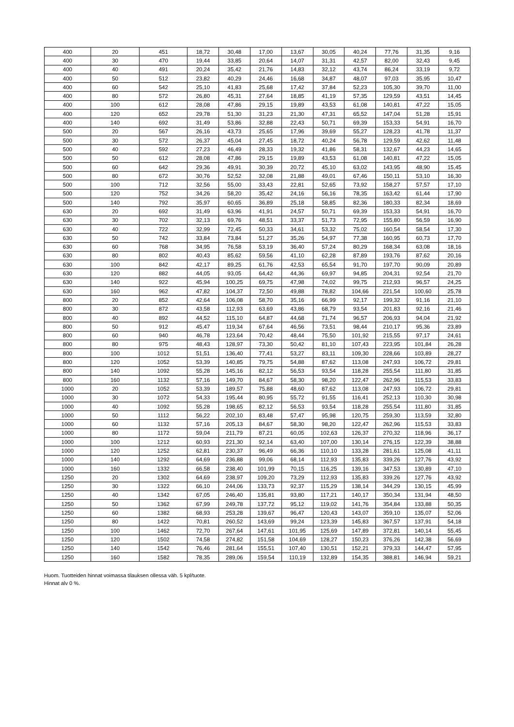| 400 | 20 | 451 | 18,72 | 30,48 | 17,00 | 13,67 | 30,05 | 40,24 | 77,76 | 31,35 | 9,16 |
| 400 | 30 | 470 | 19,44 | 33,85 | 20,64 | 14,07 | 31,31 | 42,57 | 82,00 | 32,43 | 9,45 |
| 400 | 40 | 491 | 20,24 | 35,42 | 21,76 | 14,83 | 32,12 | 43,74 | 86,24 | 33,19 | 9,72 |
| 400 | 50 | 512 | 23,82 | 40,29 | 24,46 | 16,68 | 34,87 | 48,07 | 97,03 | 35,95 | 10,47 |
| 400 | 60 | 542 | 25,10 | 41,83 | 25,68 | 17,42 | 37,84 | 52,23 | 105,30 | 39,70 | 11,00 |
| 400 | 80 | 572 | 26,80 | 45,31 | 27,64 | 18,85 | 41,19 | 57,35 | 129,59 | 43,51 | 14,45 |
| 400 | 100 | 612 | 28,08 | 47,86 | 29,15 | 19,89 | 43,53 | 61,08 | 140,81 | 47,22 | 15,05 |
| 400 | 120 | 652 | 29,78 | 51,30 | 31,23 | 21,30 | 47,31 | 65,52 | 147,04 | 51,28 | 15,91 |
| 400 | 140 | 692 | 31,49 | 53,86 | 32,88 | 22,43 | 50,71 | 69,39 | 153,33 | 54,91 | 16,70 |
| 500 | 20 | 567 | 26,16 | 43,73 | 25,65 | 17,96 | 39,69 | 55,27 | 128,23 | 41,78 | 11,37 |
| 500 | 30 | 572 | 26,37 | 45,04 | 27,45 | 18,72 | 40,24 | 56,78 | 129,59 | 42,62 | 11,48 |
| 500 | 40 | 592 | 27,23 | 46,49 | 28,33 | 19,32 | 41,86 | 58,31 | 132,67 | 44,23 | 14,65 |
| 500 | 50 | 612 | 28,08 | 47,86 | 29,15 | 19,89 | 43,53 | 61,08 | 140,81 | 47,22 | 15,05 |
| 500 | 60 | 642 | 29,36 | 49,91 | 30,39 | 20,72 | 45,10 | 63,02 | 143,95 | 48,90 | 15,45 |
| 500 | 80 | 672 | 30,76 | 52,52 | 32,08 | 21,88 | 49,01 | 67,46 | 150,11 | 53,10 | 16,30 |
| 500 | 100 | 712 | 32,56 | 55,00 | 33,43 | 22,81 | 52,65 | 73,92 | 158,27 | 57,57 | 17,10 |
| 500 | 120 | 752 | 34,26 | 58,20 | 35,42 | 24,16 | 56,16 | 78,35 | 163,42 | 61,44 | 17,90 |
| 500 | 140 | 792 | 35,97 | 60,65 | 36,89 | 25,18 | 58,85 | 82,36 | 180,33 | 82,34 | 18,69 |
| 630 | 20 | 692 | 31,49 | 63,96 | 41,91 | 24,57 | 50,71 | 69,39 | 153,33 | 54,91 | 16,70 |
| 630 | 30 | 702 | 32,13 | 69,76 | 48,51 | 33,37 | 51,73 | 72,95 | 155,80 | 56,59 | 16,90 |
| 630 | 40 | 722 | 32,99 | 72,45 | 50,33 | 34,61 | 53,32 | 75,02 | 160,54 | 58,54 | 17,30 |
| 630 | 50 | 742 | 33,84 | 73,84 | 51,27 | 35,26 | 54,97 | 77,38 | 160,95 | 60,73 | 17,70 |
| 630 | 60 | 768 | 34,95 | 76,58 | 53,19 | 36,40 | 57,24 | 80,29 | 168,34 | 63,08 | 18,16 |
| 630 | 80 | 802 | 40,43 | 85,62 | 59,56 | 41,10 | 62,28 | 87,89 | 193,76 | 87,62 | 20,16 |
| 630 | 100 | 842 | 42,17 | 89,25 | 61,76 | 42,53 | 65,54 | 91,70 | 197,70 | 90,09 | 20,89 |
| 630 | 120 | 882 | 44,05 | 93,05 | 64,42 | 44,36 | 69,97 | 94,85 | 204,31 | 92,54 | 21,70 |
| 630 | 140 | 922 | 45,94 | 100,25 | 69,75 | 47,98 | 74,02 | 99,75 | 212,93 | 96,57 | 24,25 |
| 630 | 160 | 962 | 47,82 | 104,37 | 72,50 | 49,88 | 78,82 | 104,66 | 221,54 | 100,60 | 25,78 |
| 800 | 20 | 852 | 42,64 | 106,08 | 58,70 | 35,16 | 66,99 | 92,17 | 199,32 | 91,16 | 21,10 |
| 800 | 30 | 872 | 43,58 | 112,93 | 63,69 | 43,86 | 68,79 | 93,54 | 201,83 | 92,16 | 21,46 |
| 800 | 40 | 892 | 44,52 | 115,10 | 64,87 | 44,68 | 71,74 | 96,57 | 206,93 | 94,04 | 21,92 |
| 800 | 50 | 912 | 45,47 | 119,34 | 67,64 | 46,56 | 73,51 | 98,44 | 210,17 | 95,36 | 23,89 |
| 800 | 60 | 940 | 46,78 | 123,64 | 70,42 | 48,44 | 75,50 | 101,92 | 215,55 | 97,17 | 24,61 |
| 800 | 80 | 975 | 48,43 | 128,97 | 73,30 | 50,42 | 81,10 | 107,43 | 223,95 | 101,84 | 26,28 |
| 800 | 100 | 1012 | 51,51 | 136,40 | 77,41 | 53,27 | 83,11 | 109,30 | 228,66 | 103,89 | 28,27 |
| 800 | 120 | 1052 | 53,39 | 140,85 | 79,75 | 54,88 | 87,62 | 113,08 | 247,93 | 106,72 | 29,81 |
| 800 | 140 | 1092 | 55,28 | 145,16 | 82,12 | 56,53 | 93,54 | 118,28 | 255,54 | 111,80 | 31,85 |
| 800 | 160 | 1132 | 57,16 | 149,70 | 84,67 | 58,30 | 98,20 | 122,47 | 262,96 | 115,53 | 33,83 |
| 1000 | 20 | 1052 | 53,39 | 189,57 | 75,88 | 48,60 | 87,62 | 113,08 | 247,93 | 106,72 | 29,81 |
| 1000 | 30 | 1072 | 54,33 | 195,44 | 80,95 | 55,72 | 91,55 | 116,41 | 252,13 | 110,30 | 30,98 |
| 1000 | 40 | 1092 | 55,28 | 198,65 | 82,12 | 56,53 | 93,54 | 118,28 | 255,54 | 111,80 | 31,85 |
| 1000 | 50 | 1112 | 56,22 | 202,10 | 83,48 | 57,47 | 95,98 | 120,75 | 259,30 | 113,59 | 32,80 |
| 1000 | 60 | 1132 | 57,16 | 205,13 | 84,67 | 58,30 | 98,20 | 122,47 | 262,96 | 115,53 | 33,83 |
| 1000 | 80 | 1172 | 59,04 | 211,79 | 87,21 | 60,05 | 102,63 | 126,37 | 270,32 | 118,96 | 36,17 |
| 1000 | 100 | 1212 | 60,93 | 221,30 | 92,14 | 63,40 | 107,00 | 130,14 | 276,15 | 122,39 | 38,88 |
| 1000 | 120 | 1252 | 62,81 | 230,37 | 96,49 | 66,36 | 110,10 | 133,28 | 281,61 | 125,08 | 41,11 |
| 1000 | 140 | 1292 | 64,69 | 236,88 | 99,06 | 68,14 | 112,93 | 135,83 | 339,26 | 127,76 | 43,92 |
| 1000 | 160 | 1332 | 66,58 | 238,40 | 101,99 | 70,15 | 116,25 | 139,16 | 347,53 | 130,89 | 47,10 |
| 1250 | 20 | 1302 | 64,69 | 238,97 | 109,20 | 73,29 | 112,93 | 135,83 | 339,26 | 127,76 | 43,92 |
| 1250 | 30 | 1322 | 66,10 | 244,06 | 133,73 | 92,37 | 115,29 | 138,14 | 344,29 | 130,15 | 45,99 |
| 1250 | 40 | 1342 | 67,05 | 246,40 | 135,81 | 93,80 | 117,21 | 140,17 | 350,34 | 131,94 | 48,50 |
| 1250 | 50 | 1362 | 67,99 | 249,78 | 137,72 | 95,12 | 119,02 | 141,76 | 354,84 | 133,88 | 50,35 |
| 1250 | 60 | 1382 | 68,93 | 253,28 | 139,67 | 96,47 | 120,43 | 143,07 | 359,10 | 135,07 | 52,06 |
| 1250 | 80 | 1422 | 70,81 | 260,52 | 143,69 | 99,24 | 123,39 | 145,83 | 367,57 | 137,91 | 54,18 |
| 1250 | 100 | 1462 | 72,70 | 267,64 | 147,61 | 101,95 | 125,69 | 147,89 | 372,81 | 140,14 | 55,45 |
| 1250 | 120 | 1502 | 74,58 | 274,82 | 151,58 | 104,69 | 128,27 | 150,23 | 376,26 | 142,38 | 56,69 |
| 1250 | 140 | 1542 | 76,46 | 281,64 | 155,51 | 107,40 | 130,51 | 152,21 | 379,33 | 144,47 | 57,95 |
| 1250 | 160 | 1582 | 78,35 | 289,06 | 159,54 | 110,19 | 132,89 | 154,35 | 388,81 | 146,94 | 59,21 |
Huom. Tuotteiden hinnat voimassa tilauksen ollessa väh. 5 kpl/tuote.
Hinnat alv 0 %.